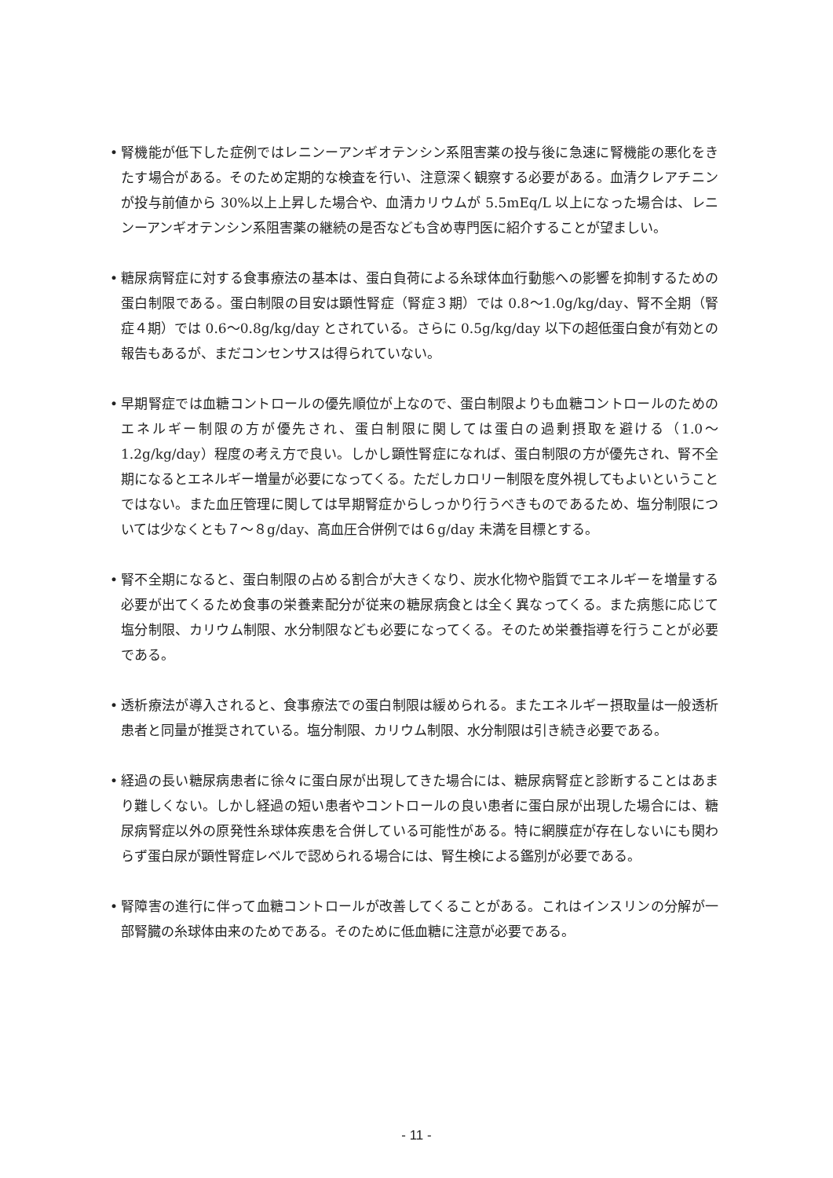• 腎機能が低下した症例ではレニンーアンギオテンシン系阻害薬の投与後に急速に腎機能の悪化をきたす場合がある。そのため定期的な検査を行い、注意深く観察する必要がある。血清クレアチニンが投与前値から 30%以上上昇した場合や、血清カリウムが 5.5mEq/L 以上になった場合は、レニンーアンギオテンシン系阻害薬の継続の是否なども含め専門医に紹介することが望ましい。
• 糖尿病腎症に対する食事療法の基本は、蛋白負荷による糸球体血行動態への影響を抑制するための蛋白制限である。蛋白制限の目安は顕性腎症（腎症３期）では 0.8〜1.0g/kg/day、腎不全期（腎症４期）では 0.6〜0.8g/kg/day とされている。さらに 0.5g/kg/day 以下の超低蛋白食が有効との報告もあるが、まだコンセンサスは得られていない。
• 早期腎症では血糖コントロールの優先順位が上なので、蛋白制限よりも血糖コントロールのためのエネルギー制限の方が優先され、蛋白制限に関しては蛋白の過剰摂取を避ける（1.0〜1.2g/kg/day）程度の考え方で良い。しかし顕性腎症になれば、蛋白制限の方が優先され、腎不全期になるとエネルギー増量が必要になってくる。ただしカロリー制限を度外視してもよいということではない。また血圧管理に関しては早期腎症からしっかり行うべきものであるため、塩分制限については少なくとも７〜８g/day、高血圧合併例では６g/day 未満を目標とする。
• 腎不全期になると、蛋白制限の占める割合が大きくなり、炭水化物や脂質でエネルギーを増量する必要が出てくるため食事の栄養素配分が従来の糖尿病食とは全く異なってくる。また病態に応じて塩分制限、カリウム制限、水分制限なども必要になってくる。そのため栄養指導を行うことが必要である。
• 透析療法が導入されると、食事療法での蛋白制限は緩められる。またエネルギー摂取量は一般透析患者と同量が推奨されている。塩分制限、カリウム制限、水分制限は引き続き必要である。
• 経過の長い糖尿病患者に徐々に蛋白尿が出現してきた場合には、糖尿病腎症と診断することはあまり難しくない。しかし経過の短い患者やコントロールの良い患者に蛋白尿が出現した場合には、糖尿病腎症以外の原発性糸球体疾患を合併している可能性がある。特に網膜症が存在しないにも関わらず蛋白尿が顕性腎症レベルで認められる場合には、腎生検による鑑別が必要である。
• 腎障害の進行に伴って血糖コントロールが改善してくることがある。これはインスリンの分解が一部腎臓の糸球体由来のためである。そのために低血糖に注意が必要である。
- 11 -